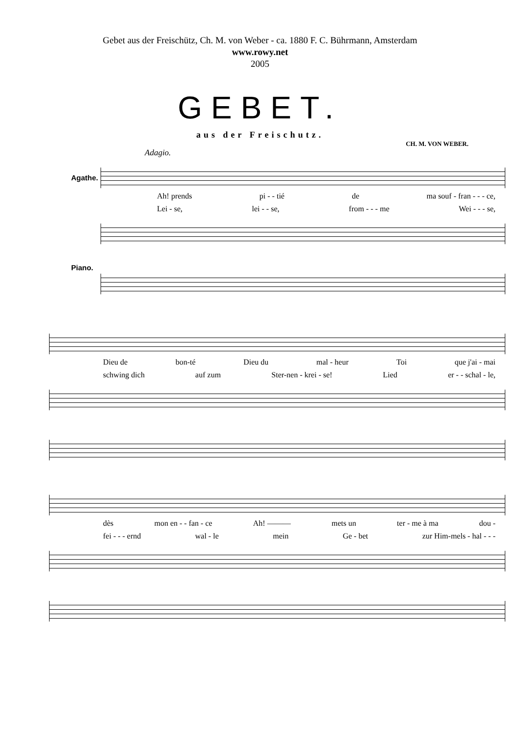Gebet aus der Freischütz, Ch. M. von Weber - ca. 1880 F. C. Bührmann, Amsterdam
www.rowy.net
2005
GEBET.
aus der Freischutz.
CH. M. VON WEBER.
Adagio.
Agathe.
Ah! prends pi - - tié de ma souf - fran - - - ce,
Lei - se, lei - - se, from - - - me Wei - - - se,
Piano.
Dieu de bon-té Dieu du mal - heur Toi que j'ai - mai
schwing dich auf zum Ster-nen - krei - se! Lied er - - schal - le,
dès mon en - - fan - ce Ah! ——— mets un ter - me à ma dou -
fei - - - ernd wal - le mein Ge - bet zur Him-mels - hal - - -